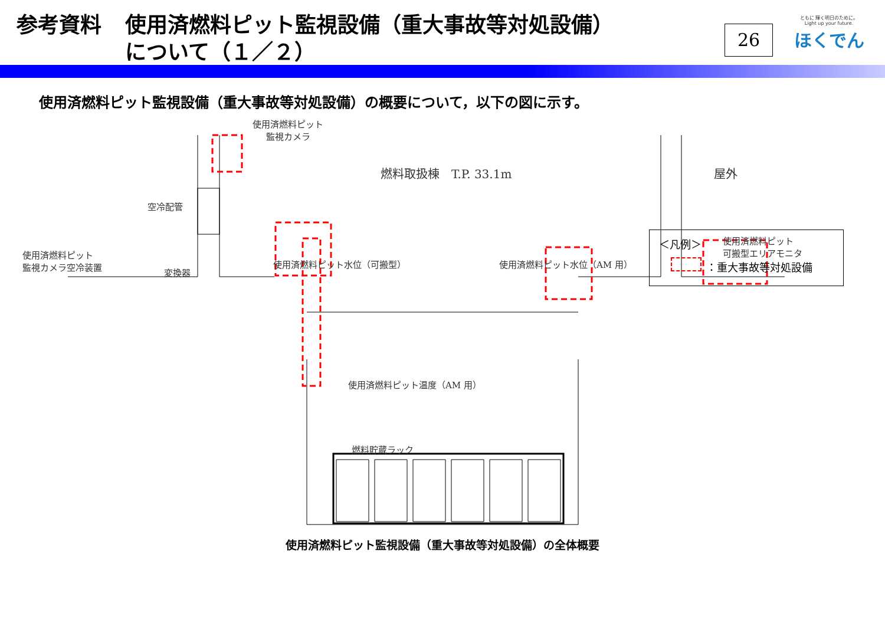参考資料 使用済燃料ピット監視設備（重大事故等対処設備）
について（１／２）
26
ともに 輝く明日のために。
Light up your future.
ほくでん
使用済燃料ピット監視設備（重大事故等対処設備）の概要について，以下の図に示す。
使用済燃料ピット
監視カメラ
燃料取扱棟　T.P. 33.1m 屋外
空冷配管
使用済燃料ピット
監視カメラ空冷装置
変換器
使用済燃料ピット水位（可搬型） 使用済燃料ピット水位（AM 用）
使用済燃料ピット
可搬型エリアモニタ
使用済燃料ピット温度（AM 用）
燃料貯蔵ラック
＜凡例＞
：重大事故等対処設備
使用済燃料ピット監視設備（重大事故等対処設備）の全体概要